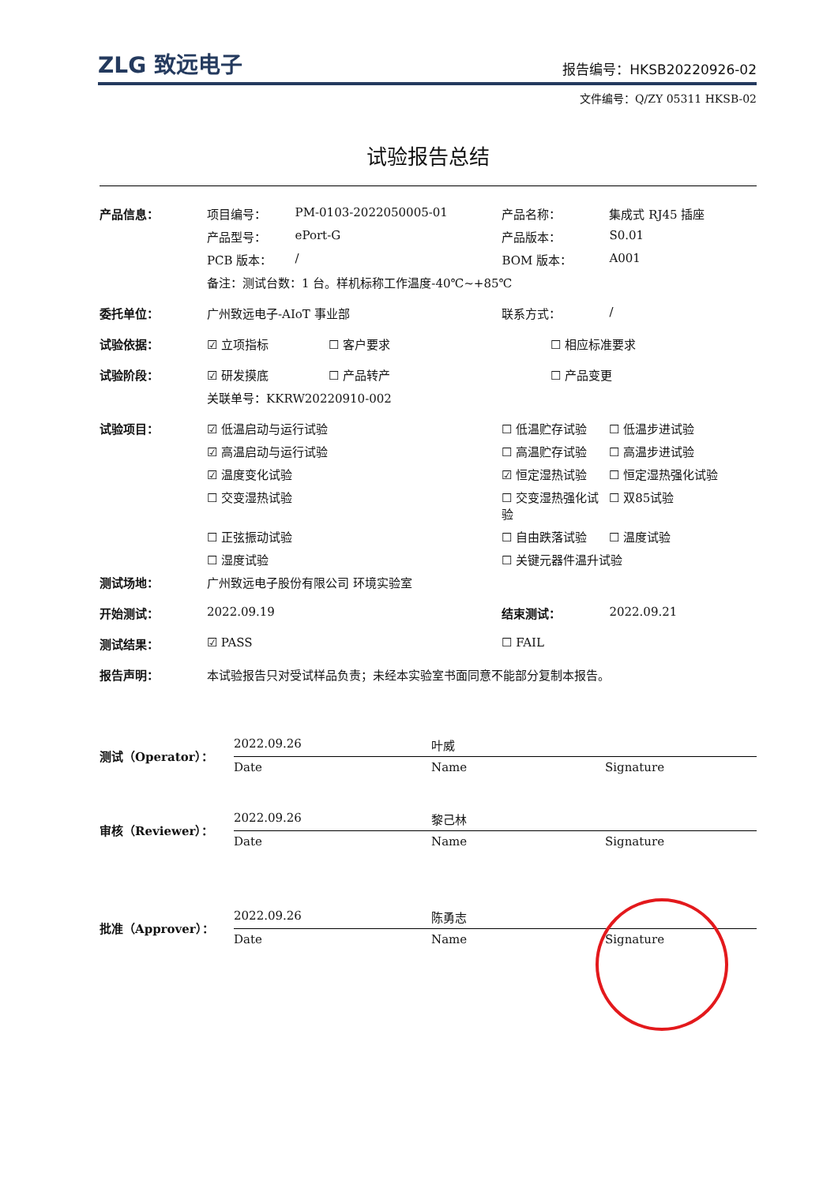ZLG 致远电子 报告编号：HKSB20220926-02
文件编号：Q/ZY 05311 HKSB-02
试验报告总结
| 产品信息： | 项目编号： | PM-0103-2022050005-01 | 产品名称： | 集成式 RJ45 插座 |
| | 产品型号： | ePort-G | 产品版本： | S0.01 |
| | PCB 版本： | / | BOM 版本： | A001 |
| | 备注：测试台数：1 台。样机标称工作温度-40℃~+85℃ | | | |
| 委托单位： | 广州致远电子-AIoT 事业部 | | 联系方式： | / |
| 试验依据： | ☑ 立项指标 ☐ 客户要求 | | ☐ 相应标准要求 | |
| 试验阶段： | ☑ 研发摸底 ☐ 产品转产 | | ☐ 产品变更 | |
| | 关联单号：KKRW20220910-002 | | | |
| 试验项目： | ☑ 低温启动与运行试验 | | ☐ 低温贮存试验 | ☐ 低温步进试验 |
| | ☑ 高温启动与运行试验 | | ☐ 高温贮存试验 | ☐ 高温步进试验 |
| | ☑ 温度变化试验 | | ☑ 恒定湿热试验 | ☐ 恒定湿热强化试验 |
| | ☐ 交变湿热试验 | | ☐ 交变湿热强化试验 | ☐ 双85试验 |
| | ☐ 正弦振动试验 | | ☐ 自由跌落试验 | ☐ 温度试验 |
| | ☐ 湿度试验 | | ☐ 关键元器件温升试验 | |
| 测试场地： | 广州致远电子股份有限公司 环境实验室 | | | |
| 开始测试： | 2022.09.19 | | 结束测试： | 2022.09.21 |
| 测试结果： | ☑ PASS | | ☐ FAIL | |
| 报告声明： | 本试验报告只对受试样品负责；未经本实验室书面同意不能部分复制本报告。 | | | |
| 测试（Operator）： | 2022.09.26 | 叶威 | |
| | Date | Name | Signature |
| 审核（Reviewer）： | 2022.09.26 | 黎己林 | |
| | Date | Name | Signature |
| 批准（Approver）： | 2022.09.26 | 陈勇志 | |
| | Date | Name | Signature |